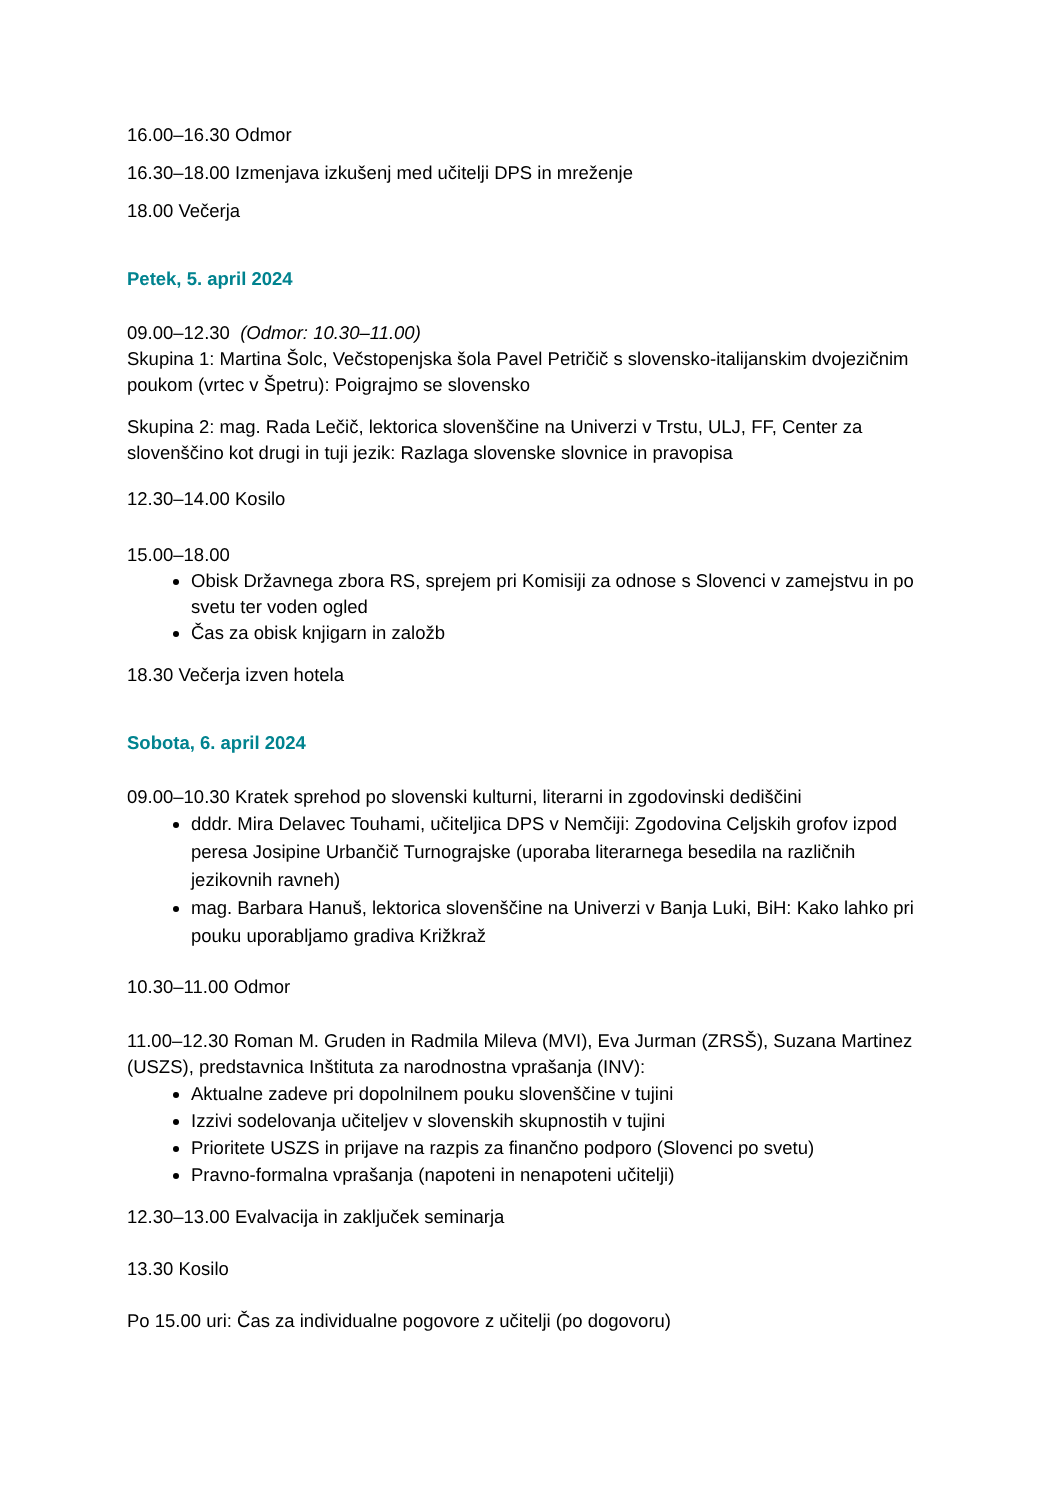16.00–16.30 Odmor
16.30–18.00 Izmenjava izkušenj med učitelji DPS in mreženje
18.00 Večerja
Petek, 5. april 2024
09.00–12.30 (Odmor: 10.30–11.00)
Skupina 1: Martina Šolc, Večstopenjska šola Pavel Petričič s slovensko-italijanskim dvojezičnim poukom (vrtec v Špetru): Poigrajmo se slovensko
Skupina 2: mag. Rada Lečič, lektorica slovenščine na Univerzi v Trstu, ULJ, FF, Center za slovenščino kot drugi in tuji jezik: Razlaga slovenske slovnice in pravopisa
12.30–14.00 Kosilo
15.00–18.00
Obisk Državnega zbora RS, sprejem pri Komisiji za odnose s Slovenci v zamejstvu in po svetu ter voden ogled
Čas za obisk knjigarn in založb
18.30 Večerja izven hotela
Sobota, 6. april 2024
09.00–10.30 Kratek sprehod po slovenski kulturni, literarni in zgodovinski dediščini
dddr. Mira Delavec Touhami, učiteljica DPS v Nemčiji: Zgodovina Celjskih grofov izpod peresa Josipine Urbančič Turnograjske (uporaba literarnega besedila na različnih jezikovnih ravneh)
mag. Barbara Hanuš, lektorica slovenščine na Univerzi v Banja Luki, BiH: Kako lahko pri pouku uporabljamo gradiva Križkraž
10.30–11.00 Odmor
11.00–12.30 Roman M. Gruden in Radmila Mileva (MVI), Eva Jurman (ZRSŠ), Suzana Martinez (USZS), predstavnica Inštituta za narodnostna vprašanja (INV):
Aktualne zadeve pri dopolnilnem pouku slovenščine v tujini
Izzivi sodelovanja učiteljev v slovenskih skupnostih v tujini
Prioritete USZS in prijave na razpis za finančno podporo (Slovenci po svetu)
Pravno-formalna vprašanja (napoteni in nenapoteni učitelji)
12.30–13.00 Evalvacija in zaključek seminarja
13.30 Kosilo
Po 15.00 uri: Čas za individualne pogovore z učitelji (po dogovoru)